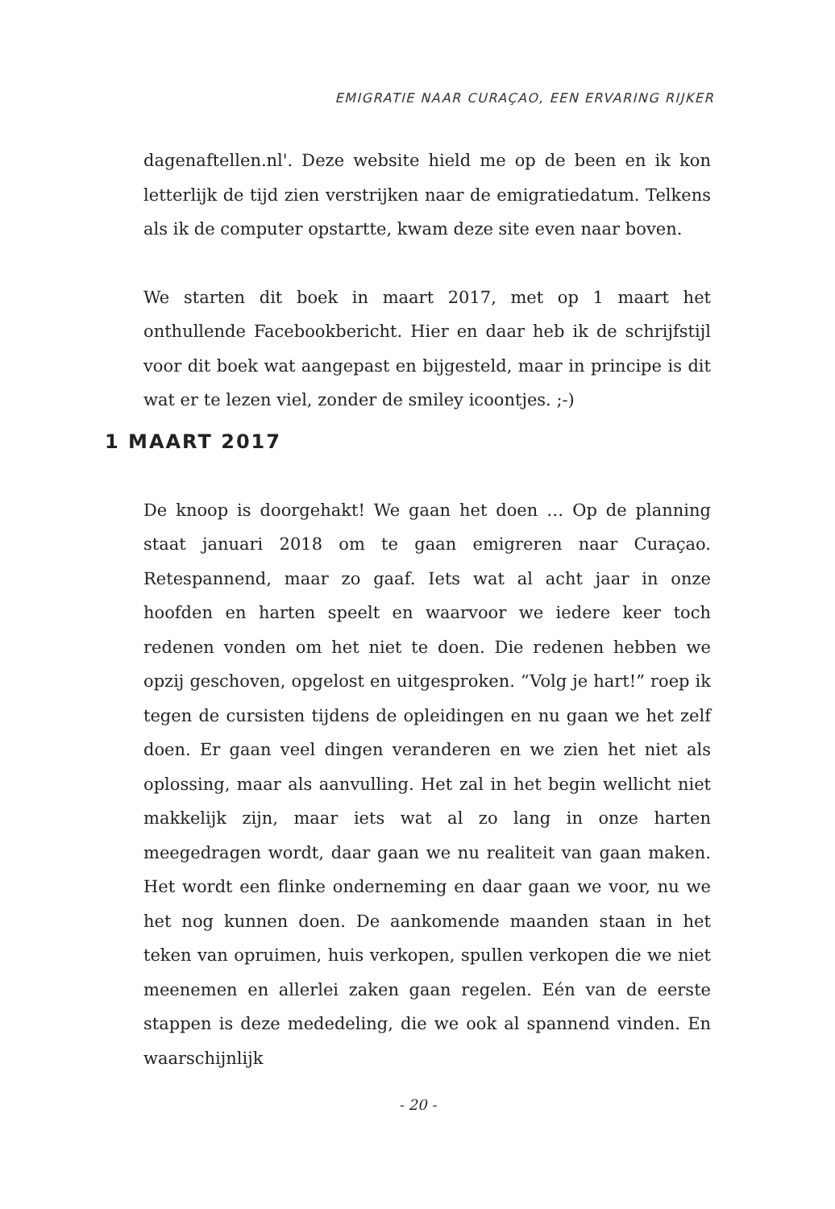EMIGRATIE NAAR CURAÇAO, EEN ERVARING RIJKER
dagenaftellen.nl'. Deze website hield me op de been en ik kon letterlijk de tijd zien verstrijken naar de emigratiedatum. Telkens als ik de computer opstartte, kwam deze site even naar boven.
We starten dit boek in maart 2017, met op 1 maart het onthullende Facebookbericht. Hier en daar heb ik de schrijfstijl voor dit boek wat aangepast en bijgesteld, maar in principe is dit wat er te lezen viel, zonder de smiley icoontjes. ;-)
1 MAART 2017
De knoop is doorgehakt! We gaan het doen … Op de planning staat januari 2018 om te gaan emigreren naar Curaçao. Retespannend, maar zo gaaf. Iets wat al acht jaar in onze hoofden en harten speelt en waarvoor we iedere keer toch redenen vonden om het niet te doen. Die redenen hebben we opzij geschoven, opgelost en uitgesproken. “Volg je hart!” roep ik tegen de cursisten tijdens de opleidingen en nu gaan we het zelf doen. Er gaan veel dingen veranderen en we zien het niet als oplossing, maar als aanvulling. Het zal in het begin wellicht niet makkelijk zijn, maar iets wat al zo lang in onze harten meegedragen wordt, daar gaan we nu realiteit van gaan maken. Het wordt een flinke onderneming en daar gaan we voor, nu we het nog kunnen doen. De aankomende maanden staan in het teken van opruimen, huis verkopen, spullen verkopen die we niet meenemen en allerlei zaken gaan regelen. Eén van de eerste stappen is deze mededeling, die we ook al spannend vinden. En waarschijnlijk
- 20 -